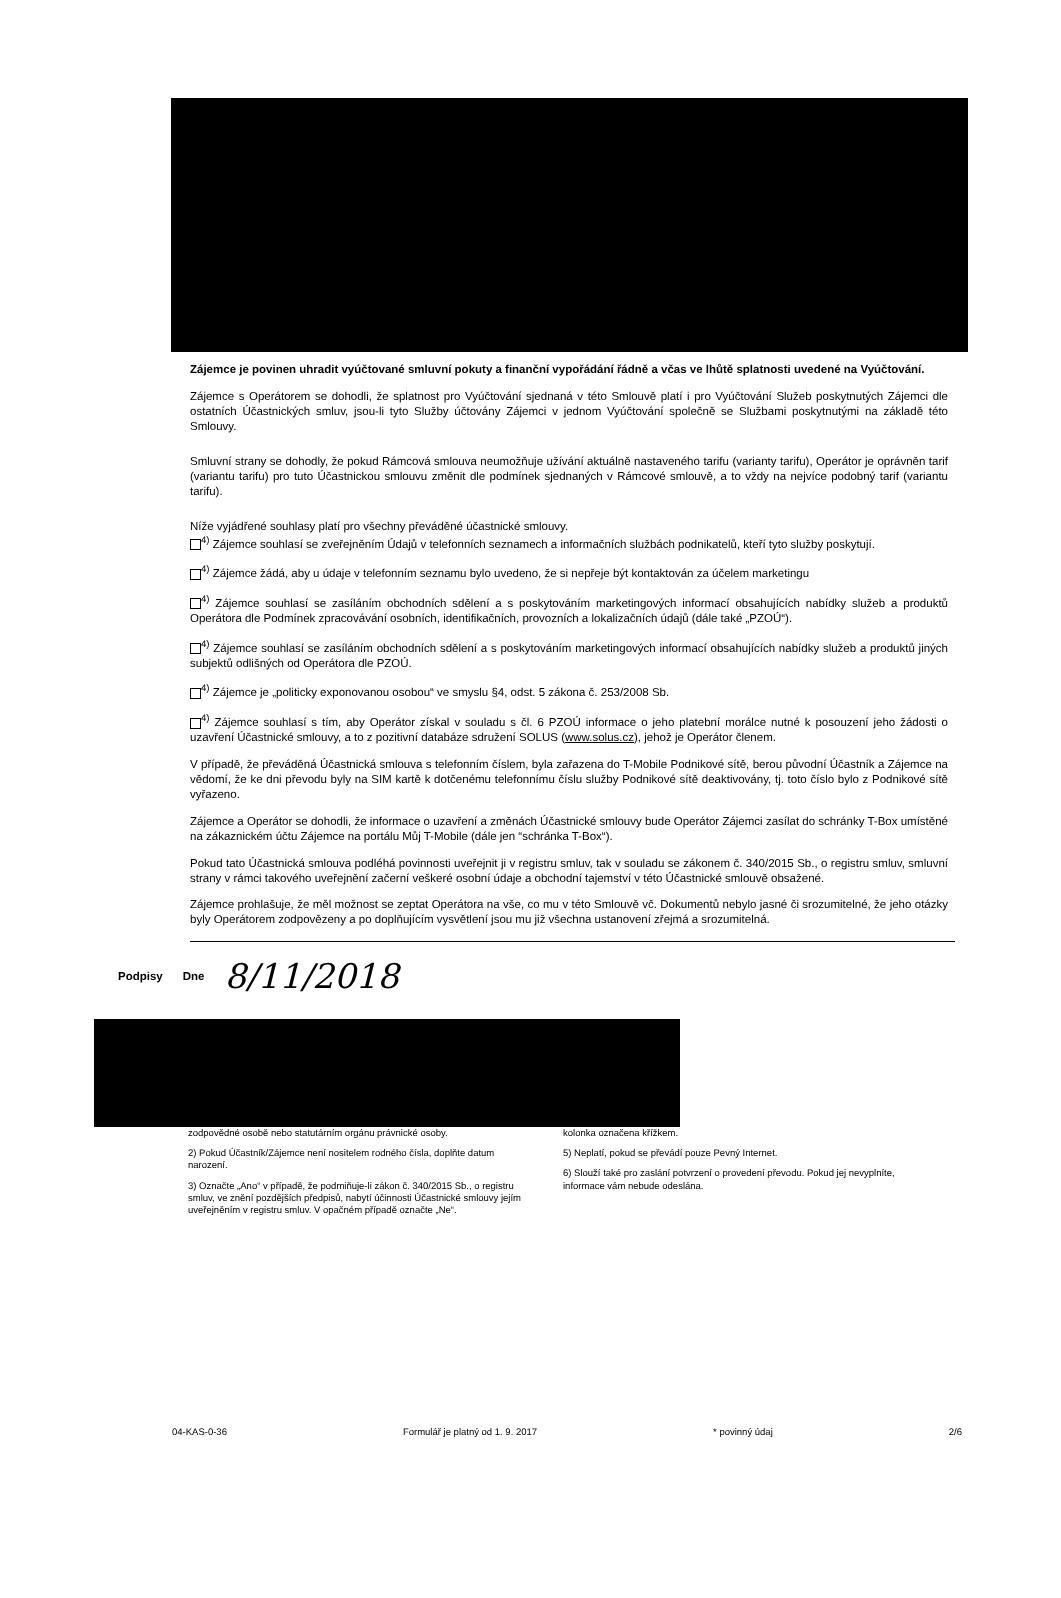Zájemce je povinen uhradit vyúčtované smluvní pokuty a finanční vypořádání řádně a včas ve lhůtě splatnosti uvedené na Vyúčtování.
Zájemce s Operátorem se dohodli, že splatnost pro Vyúčtování sjednaná v této Smlouvě platí i pro Vyúčtování Služeb poskytnutých Zájemci dle ostatních Účastnických smluv, jsou-li tyto Služby účtovány Zájemci v jednom Vyúčtování společně se Službami poskytnutými na základě této Smlouvy.
Smluvní strany se dohodly, že pokud Rámcová smlouva neumožňuje užívání aktuálně nastaveného tarifu (varianty tarifu), Operátor je oprávněn tarif (variantu tarifu) pro tuto Účastnickou smlouvu změnit dle podmínek sjednaných v Rámcové smlouvě, a to vždy na nejvíce podobný tarif (variantu tarifu).
Níže vyjádřené souhlasy platí pro všechny převáděné účastnické smlouvy.
<sup>4)</sup> Zájemce souhlasí se zveřejněním Údajů v telefonních seznamech a informačních službách podnikatelů, kteří tyto služby poskytují.
<sup>4)</sup> Zájemce žádá, aby u údaje v telefonním seznamu bylo uvedeno, že si nepřeje být kontaktován za účelem marketingu
<sup>4)</sup> Zájemce souhlasí se zasíláním obchodních sdělení a s poskytováním marketingových informací obsahujících nabídky služeb a produktů Operátora dle Podmínek zpracovávání osobních, identifikačních, provozních a lokalizačních údajů (dále také „PZOÚ“).
<sup>4)</sup> Zájemce souhlasí se zasíláním obchodních sdělení a s poskytováním marketingových informací obsahujících nabídky služeb a produktů jiných subjektů odlišných od Operátora dle PZOÚ.
<sup>4)</sup> Zájemce je „politicky exponovanou osobou“ ve smyslu §4, odst. 5 zákona č. 253/2008 Sb.
<sup>4)</sup> Zájemce souhlasí s tím, aby Operátor získal v souladu s čl. 6 PZOÚ informace o jeho platební morálce nutné k posouzení jeho žádosti o uzavření Účastnické smlouvy, a to z pozitivní databáze sdružení SOLUS (www.solus.cz), jehož je Operátor členem.
V případě, že převáděná Účastnická smlouva s telefonním číslem, byla zařazena do T-Mobile Podnikové sítě, berou původní Účastník a Zájemce na vědomí, že ke dni převodu byly na SIM kartě k dotčenému telefonnímu číslu služby Podnikové sítě deaktivovány, tj. toto číslo bylo z Podnikové sítě vyřazeno.
Zájemce a Operátor se dohodli, že informace o uzavření a změnách Účastnické smlouvy bude Operátor Zájemci zasílat do schránky T-Box umístěné na zákaznickém účtu Zájemce na portálu Můj T-Mobile (dále jen “schránka T-Box“).
Pokud tato Účastnická smlouva podléhá povinnosti uveřejnit ji v registru smluv, tak v souladu se zákonem č. 340/2015 Sb., o registru smluv, smluvní strany v rámci takového uveřejnění začerní veškeré osobní údaje a obchodní tajemství v této Účastnické smlouvě obsažené.
Zájemce prohlašuje, že měl možnost se zeptat Operátora na vše, co mu v této Smlouvě vč. Dokumentů nebylo jasné či srozumitelné, že jeho otázky byly Operátorem zodpovězeny a po doplňujícím vysvětlení jsou mu již všechna ustanovení zřejmá a srozumitelná.
Podpisy Dne 8/11/2018
zodpovědné osobě nebo statutárním orgánu právnické osoby.
2) Pokud Účastník/Zájemce není nositelem rodného čísla, doplňte datum narození.
3) Označte „Ano“ v případě, že podmiňuje-li zákon č. 340/2015 Sb., o registru smluv, ve znění pozdějších předpisů, nabytí účinnosti Účastnické smlouvy jejím uveřejněním v registru smluv. V opačném případě označte „Ne“.
kolonka označena křížkem.
5) Neplatí, pokud se převádí pouze Pevný Internet.
6) Slouží také pro zaslání potvrzení o provedení převodu. Pokud jej nevyplníte, informace vám nebude odeslána.
04-KAS-0-36 Formulář je platný od 1. 9. 2017 * povinný údaj 2/6